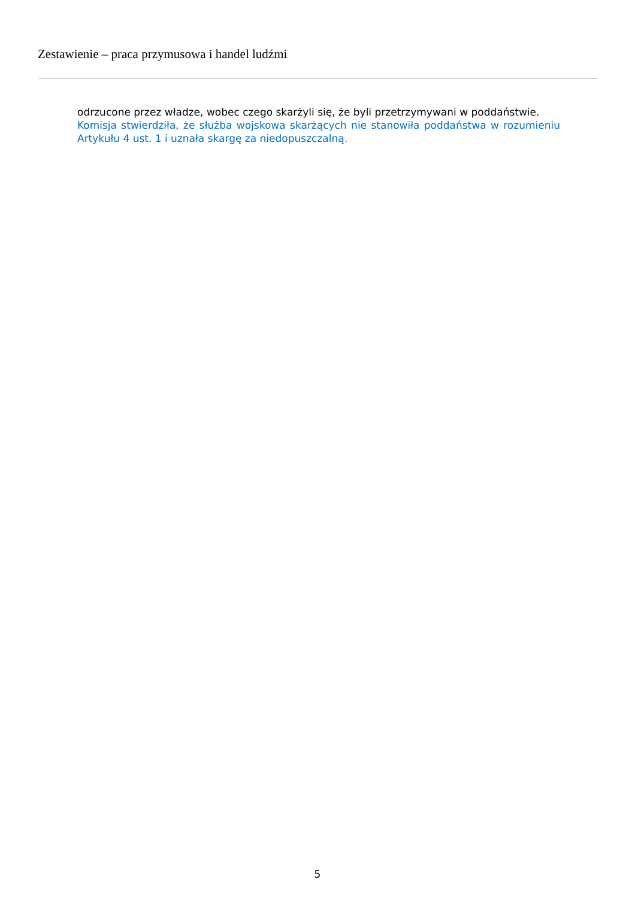Zestawienie – praca przymusowa i handel ludźmi
odrzucone przez władze, wobec czego skarżyli się, że byli przetrzymywani w poddaństwie.
Komisja stwierdziła, że służba wojskowa skarżących nie stanowiła poddaństwa w rozumieniu Artykułu 4 ust. 1 i uznała skargę za niedopuszczalną.
5